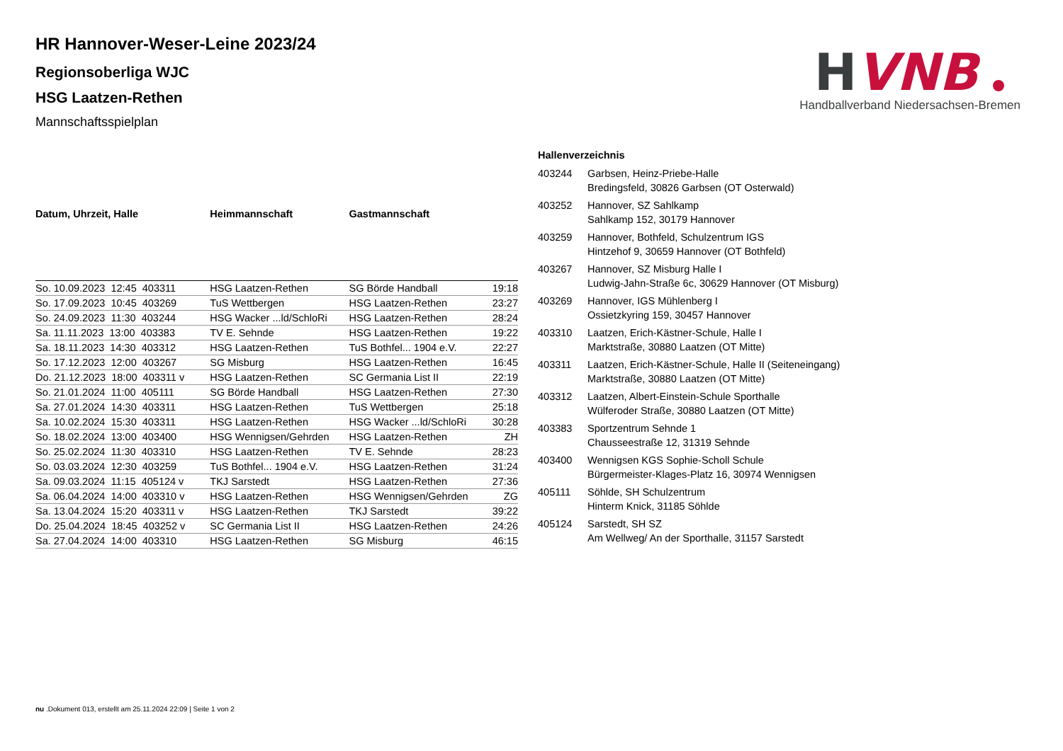H
VNB
Handballverband Niedersachsen-Bremen
HR Hannover-Weser-Leine 2023/24
Regionsoberliga WJC
HSG Laatzen-Rethen
Mannschaftsspielplan
| Datum, Uhrzeit, Halle | Heimmannschaft | Gastmannschaft | |
| --- | --- | --- | --- |
| So. 10.09.2023 12:45 403311 | HSG Laatzen-Rethen | SG Börde Handball | 19:18 |
| So. 17.09.2023 10:45 403269 | TuS Wettbergen | HSG Laatzen-Rethen | 23:27 |
| So. 24.09.2023 11:30 403244 | HSG Wacker ...ld/SchloRi | HSG Laatzen-Rethen | 28:24 |
| Sa. 11.11.2023 13:00 403383 | TV E. Sehnde | HSG Laatzen-Rethen | 19:22 |
| Sa. 18.11.2023 14:30 403312 | HSG Laatzen-Rethen | TuS Bothfel... 1904 e.V. | 22:27 |
| So. 17.12.2023 12:00 403267 | SG Misburg | HSG Laatzen-Rethen | 16:45 |
| Do. 21.12.2023 18:00 403311 v | HSG Laatzen-Rethen | SC Germania List II | 22:19 |
| So. 21.01.2024 11:00 405111 | SG Börde Handball | HSG Laatzen-Rethen | 27:30 |
| Sa. 27.01.2024 14:30 403311 | HSG Laatzen-Rethen | TuS Wettbergen | 25:18 |
| Sa. 10.02.2024 15:30 403311 | HSG Laatzen-Rethen | HSG Wacker ...ld/SchloRi | 30:28 |
| So. 18.02.2024 13:00 403400 | HSG Wennigsen/Gehrden | HSG Laatzen-Rethen | ZH |
| So. 25.02.2024 11:30 403310 | HSG Laatzen-Rethen | TV E. Sehnde | 28:23 |
| So. 03.03.2024 12:30 403259 | TuS Bothfel... 1904 e.V. | HSG Laatzen-Rethen | 31:24 |
| Sa. 09.03.2024 11:15 405124 v | TKJ Sarstedt | HSG Laatzen-Rethen | 27:36 |
| Sa. 06.04.2024 14:00 403310 v | HSG Laatzen-Rethen | HSG Wennigsen/Gehrden | ZG |
| Sa. 13.04.2024 15:20 403311 v | HSG Laatzen-Rethen | TKJ Sarstedt | 39:22 |
| Do. 25.04.2024 18:45 403252 v | SC Germania List II | HSG Laatzen-Rethen | 24:26 |
| Sa. 27.04.2024 14:00 403310 | HSG Laatzen-Rethen | SG Misburg | 46:15 |
Hallenverzeichnis
| 403244 | Garbsen, Heinz-Priebe-Halle Bredingsfeld, 30826 Garbsen (OT Osterwald) |
| 403252 | Hannover, SZ Sahlkamp Sahlkamp 152, 30179 Hannover |
| 403259 | Hannover, Bothfeld, Schulzentrum IGS Hintzehof 9, 30659 Hannover (OT Bothfeld) |
| 403267 | Hannover, SZ Misburg Halle I Ludwig-Jahn-Straße 6c, 30629 Hannover (OT Misburg) |
| 403269 | Hannover, IGS Mühlenberg I Ossietzkyring 159, 30457 Hannover |
| 403310 | Laatzen, Erich-Kästner-Schule, Halle I Marktstraße, 30880 Laatzen (OT Mitte) |
| 403311 | Laatzen, Erich-Kästner-Schule, Halle II (Seiteneingang) Marktstraße, 30880 Laatzen (OT Mitte) |
| 403312 | Laatzen, Albert-Einstein-Schule Sporthalle Wülferoder Straße, 30880 Laatzen (OT Mitte) |
| 403383 | Sportzentrum Sehnde 1 Chausseestraße 12, 31319 Sehnde |
| 403400 | Wennigsen KGS Sophie-Scholl Schule Bürgermeister-Klages-Platz 16, 30974 Wennigsen |
| 405111 | Söhlde, SH Schulzentrum Hinterm Knick, 31185 Söhlde |
| 405124 | Sarstedt, SH SZ Am Wellweg/ An der Sporthalle, 31157 Sarstedt |
nu .Dokument 013, erstellt am 25.11.2024 22:09 | Seite 1 von 2